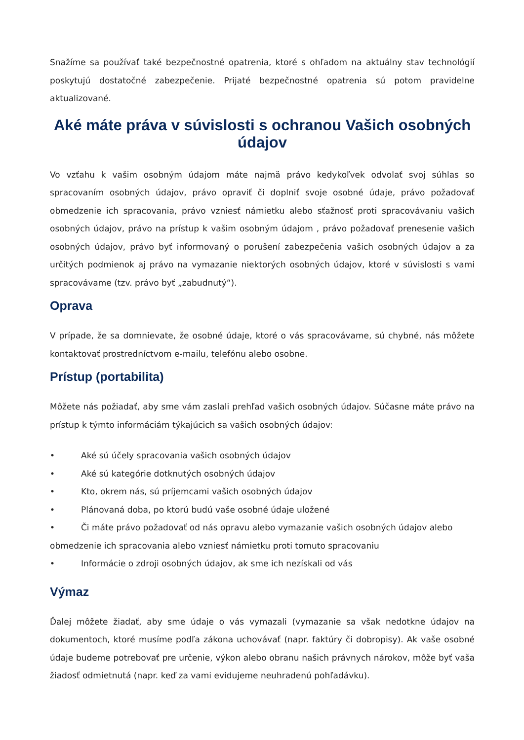Snažíme sa používať také bezpečnostné opatrenia, ktoré s ohľadom na aktuálny stav technológií poskytujú dostatočné zabezpečenie. Prijaté bezpečnostné opatrenia sú potom pravidelne aktualizované.
Aké máte práva v súvislosti s ochranou Vašich osobných údajov
Vo vzťahu k vašim osobným údajom máte najmä právo kedykoľvek odvolať svoj súhlas so spracovaním osobných údajov, právo opraviť či doplniť svoje osobné údaje, právo požadovať obmedzenie ich spracovania, právo vzniesť námietku alebo sťažnosť proti spracovávaniu vašich osobných údajov, právo na prístup k vašim osobným údajom , právo požadovať prenesenie vašich osobných údajov, právo byť informovaný o porušení zabezpečenia vašich osobných údajov a za určitých podmienok aj právo na vymazanie niektorých osobných údajov, ktoré v súvislosti s vami spracovávame (tzv. právo byť „zabudnutý“).
Oprava
V prípade, že sa domnievate, že osobné údaje, ktoré o vás spracovávame, sú chybné, nás môžete kontaktovať prostredníctvom e-mailu, telefónu alebo osobne.
Prístup (portabilita)
Môžete nás požiadať, aby sme vám zaslali prehľad vašich osobných údajov. Súčasne máte právo na prístup k týmto informáciám týkajúcich sa vašich osobných údajov:
• Aké sú účely spracovania vašich osobných údajov
• Aké sú kategórie dotknutých osobných údajov
• Kto, okrem nás, sú príjemcami vašich osobných údajov
• Plánovaná doba, po ktorú budú vaše osobné údaje uložené
• Či máte právo požadovať od nás opravu alebo vymazanie vašich osobných údajov alebo obmedzenie ich spracovania alebo vzniesť námietku proti tomuto spracovaniu
• Informácie o zdroji osobných údajov, ak sme ich nezískali od vás
Výmaz
Ďalej môžete žiadať, aby sme údaje o vás vymazali (vymazanie sa však nedotkne údajov na dokumentoch, ktoré musíme podľa zákona uchovávať (napr. faktúry či dobropisy). Ak vaše osobné údaje budeme potrebovať pre určenie, výkon alebo obranu našich právnych nárokov, môže byť vaša žiadosť odmietnutá (napr. keď za vami evidujeme neuhradenú pohľadávku).